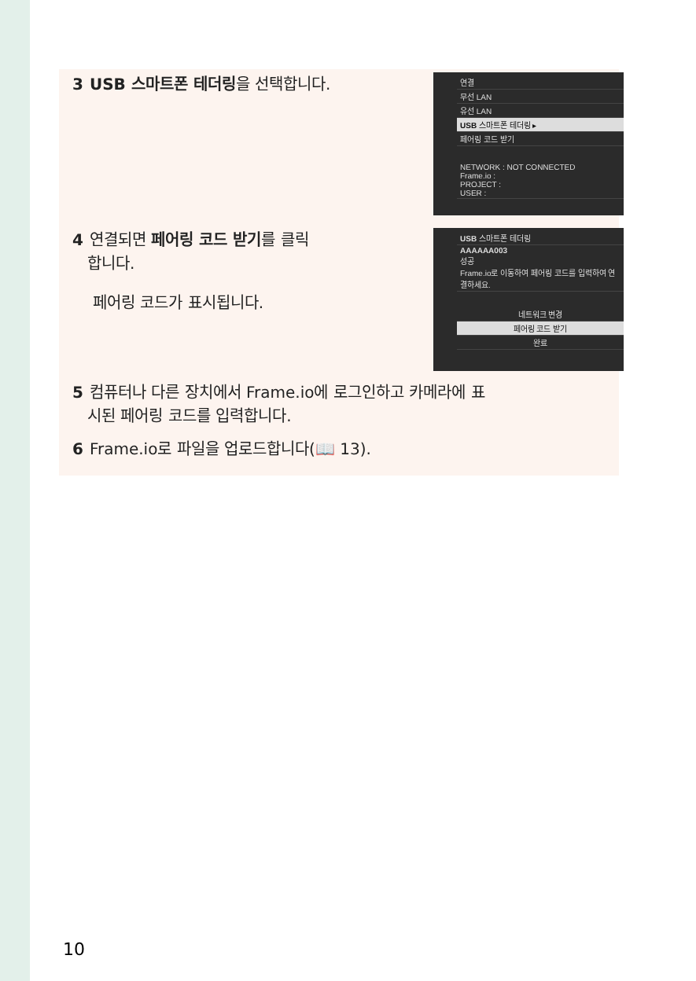3 USB 스마트폰 테더링을 선택합니다.
연결
무선 LAN
유선 LAN
USB 스마트폰 테더링 ▸
페어링 코드 받기
NETWORK : NOT CONNECTED
Frame.io :
PROJECT :
USER :
4 연결되면 페어링 코드 받기를 클릭
합니다.
페어링 코드가 표시됩니다.
USB 스마트폰 테더링
AAAAAA003
성공
Frame.io로 이동하여 페어링 코드를 입력하여 연결하세요.
네트워크 변경
페어링 코드 받기
완료
5 컴퓨터나 다른 장치에서 Frame.io에 로그인하고 카메라에 표
시된 페어링 코드를 입력합니다.
6 Frame.io로 파일을 업로드합니다(📖 13).
10